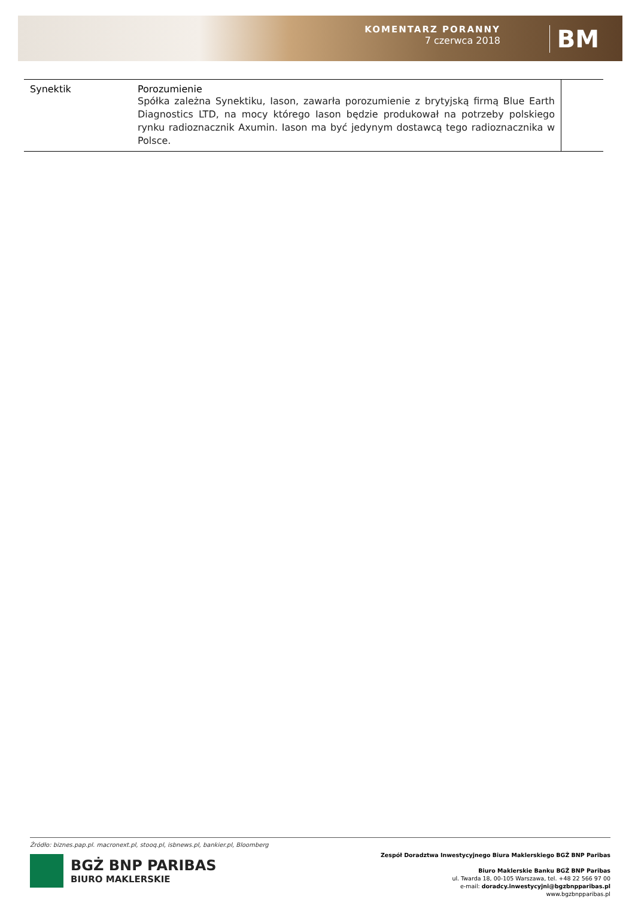KOMENTARZ PORANNY
7 czerwca 2018
BM
| Synektik | Porozumienie Spółka zależna Synektiku, Iason, zawarła porozumienie z brytyjską firmą Blue Earth Diagnostics LTD, na mocy którego Iason będzie produkował na potrzeby polskiego rynku radioznacznik Axumin. Iason ma być jedynym dostawcą tego radioznacznika w Polsce. | |
Źródło: biznes.pap.pl. macronext.pl, stooq.pl, isbnews.pl, bankier.pl, Bloomberg
BGŻ BNP PARIBAS
BIURO MAKLERSKIE
Zespół Doradztwa Inwestycyjnego Biura Maklerskiego BGŻ BNP Paribas
Biuro Maklerskie Banku BGŻ BNP Paribas
ul. Twarda 18, 00-105 Warszawa, tel. +48 22 566 97 00
e-mail: doradcy.inwestycyjni@bgzbnpparibas.pl
www.bgzbnpparibas.pl